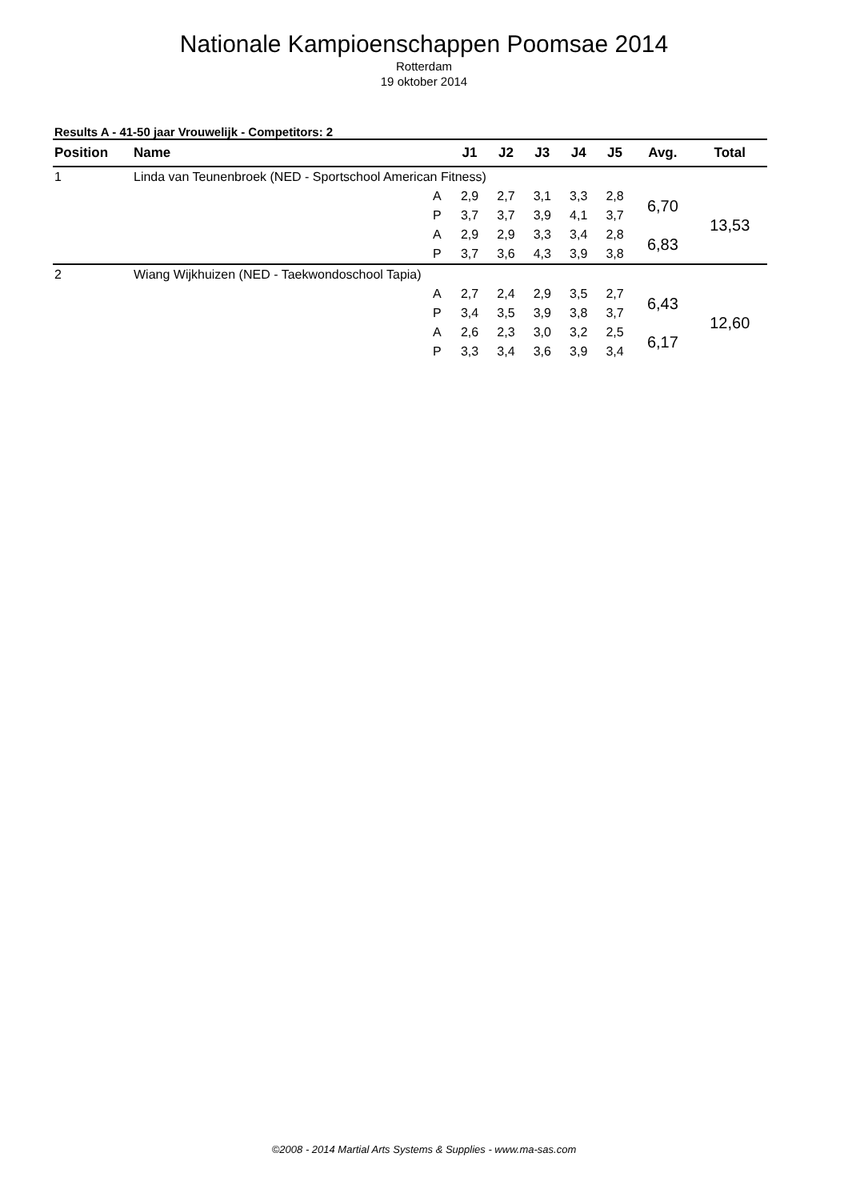Nationale Kampioenschappen Poomsae 2014
Rotterdam
19 oktober 2014
Results A - 41-50 jaar Vrouwelijk - Competitors: 2
| Position | Name | | J1 | J2 | J3 | J4 | J5 | Avg. | Total |
| --- | --- | --- | --- | --- | --- | --- | --- | --- | --- |
| 1 | Linda van Teunenbroek (NED - Sportschool American Fitness) | | | | | | | | |
| | | A | 2,9 | 2,7 | 3,1 | 3,3 | 2,8 | 6,70 | 13,53 |
| | | P | 3,7 | 3,7 | 3,9 | 4,1 | 3,7 | | |
| | | A | 2,9 | 2,9 | 3,3 | 3,4 | 2,8 | 6,83 | |
| | | P | 3,7 | 3,6 | 4,3 | 3,9 | 3,8 | | |
| 2 | Wiang Wijkhuizen (NED - Taekwondoschool Tapia) | | | | | | | | |
| | | A | 2,7 | 2,4 | 2,9 | 3,5 | 2,7 | 6,43 | 12,60 |
| | | P | 3,4 | 3,5 | 3,9 | 3,8 | 3,7 | | |
| | | A | 2,6 | 2,3 | 3,0 | 3,2 | 2,5 | 6,17 | |
| | | P | 3,3 | 3,4 | 3,6 | 3,9 | 3,4 | | |
©2008 - 2014 Martial Arts Systems & Supplies - www.ma-sas.com